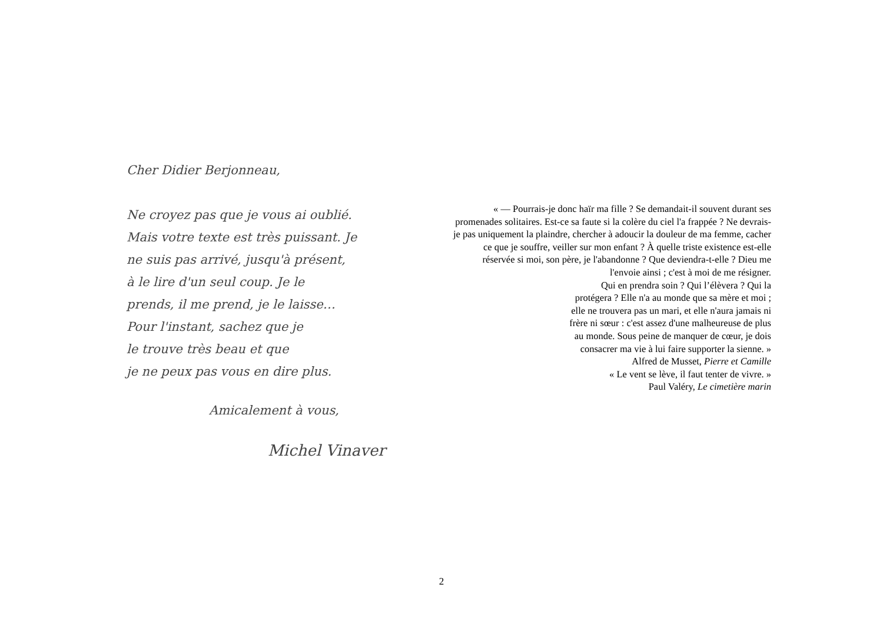Cher Didier Berjonneau,
Ne croyez pas que je vous ai oublié.
Mais votre texte est très puissant. Je
ne suis pas arrivé, jusqu'à présent,
à le lire d'un seul coup. Je le
prends, il me prend, je le laisse…
Pour l'instant, sachez que je
le trouve très beau et que
je ne peux pas vous en dire plus.
Amicalement à vous,
Michel Vinaver
« — Pourrais-je donc haïr ma fille ? Se demandait-il souvent durant ses
promenades solitaires. Est-ce sa faute si la colère du ciel l'a frappée ? Ne devrais-
je pas uniquement la plaindre, chercher à adoucir la douleur de ma femme, cacher
ce que je souffre, veiller sur mon enfant ? À quelle triste existence est-elle
réservée si moi, son père, je l'abandonne ? Que deviendra-t-elle ? Dieu me
l'envoie ainsi ; c'est à moi de me résigner.
Qui en prendra soin ? Qui l’élèvera ? Qui la
protégera ? Elle n'a au monde que sa mère et moi ;
elle ne trouvera pas un mari, et elle n'aura jamais ni
frère ni sœur : c'est assez d'une malheureuse de plus
au monde. Sous peine de manquer de cœur, je dois
consacrer ma vie à lui faire supporter la sienne. »
Alfred de Musset, Pierre et Camille
« Le vent se lève, il faut tenter de vivre. »
Paul Valéry, Le cimetière marin
2